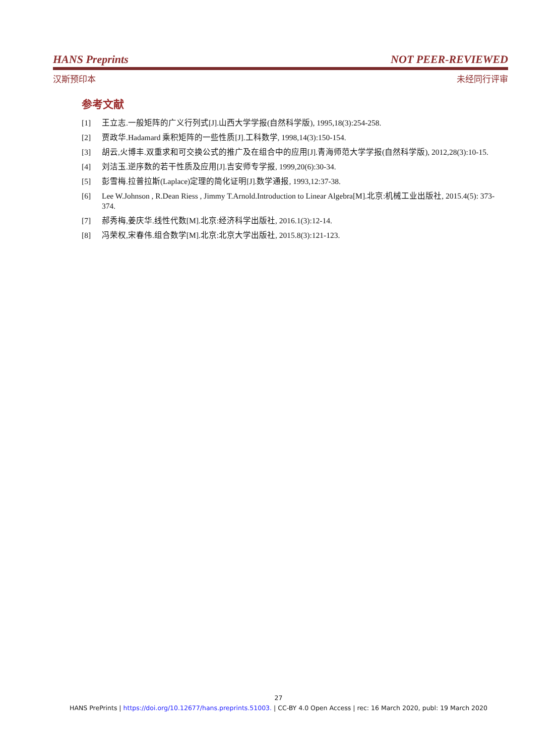HANS Preprints NOT PEER-REVIEWED
汉斯预印本 未经同行评审
参考文献
[1] 王立志.一般矩阵的广义行列式[J].山西大学学报(自然科学版), 1995,18(3):254-258.
[2] 贾政华.Hadamard 乘积矩阵的一些性质[J].工科数学, 1998,14(3):150-154.
[3] 胡云,火博丰.双重求和可交换公式的推广及在组合中的应用[J].青海师范大学学报(自然科学版), 2012,28(3):10-15.
[4] 刘洁玉.逆序数的若干性质及应用[J].吉安师专学报, 1999,20(6):30-34.
[5] 彭雪梅.拉普拉斯(Laplace)定理的简化证明[J].数学通报, 1993,12:37-38.
[6] Lee W.Johnson , R.Dean Riess , Jimmy T.Arnold.Introduction to Linear Algebra[M].北京:机械工业出版社, 2015.4(5): 373-374.
[7] 郝秀梅,姜庆华.线性代数[M].北京:经济科学出版社, 2016.1(3):12-14.
[8] 冯荣权,宋春伟.组合数学[M].北京:北京大学出版社, 2015.8(3):121-123.
27
HANS PrePrints | https://doi.org/10.12677/hans.preprints.51003. | CC-BY 4.0 Open Access | rec: 16 March 2020, publ: 19 March 2020